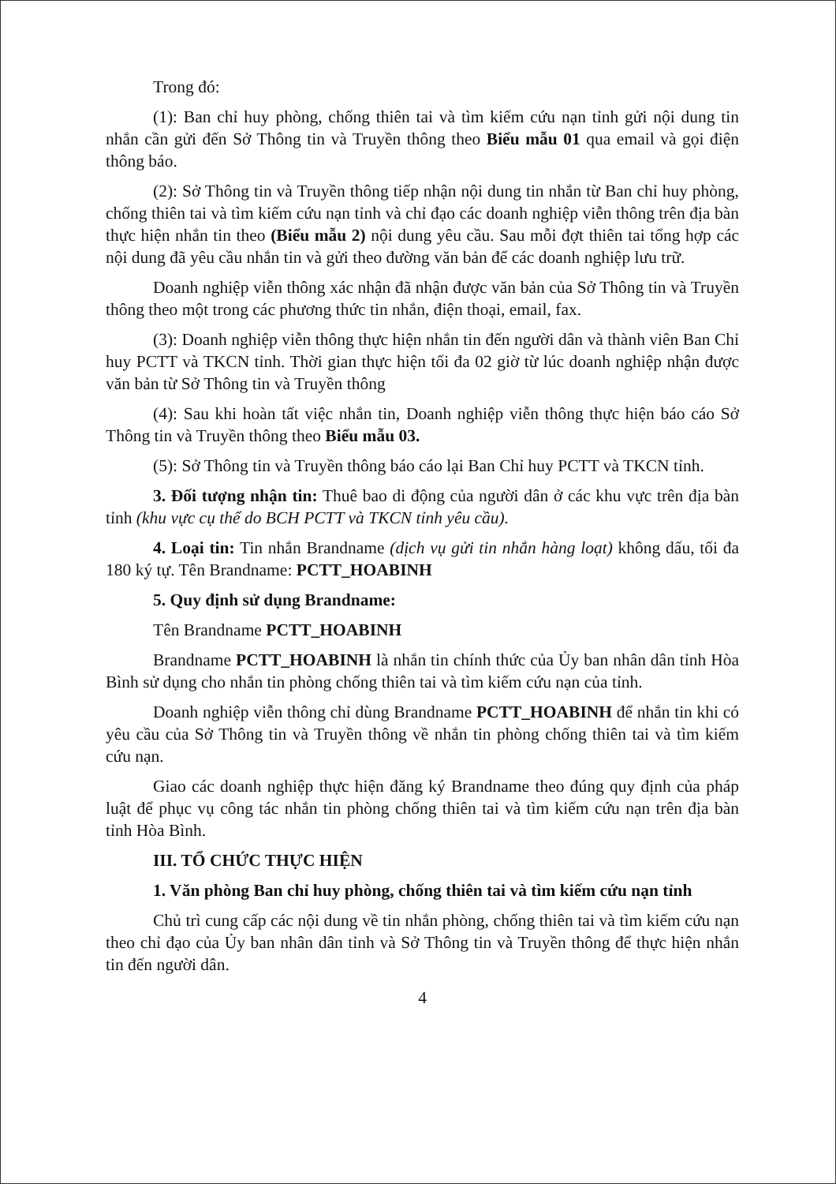Trong đó:
(1): Ban chỉ huy phòng, chống thiên tai và tìm kiếm cứu nạn tỉnh gửi nội dung tin nhắn cần gửi đến Sở Thông tin và Truyền thông theo Biểu mẫu 01 qua email và gọi điện thông báo.
(2): Sở Thông tin và Truyền thông tiếp nhận nội dung tin nhắn từ Ban chỉ huy phòng, chống thiên tai và tìm kiếm cứu nạn tỉnh và chỉ đạo các doanh nghiệp viễn thông trên địa bàn thực hiện nhắn tin theo (Biểu mẫu 2) nội dung yêu cầu. Sau mỗi đợt thiên tai tổng hợp các nội dung đã yêu cầu nhắn tin và gửi theo đường văn bản để các doanh nghiệp lưu trữ.
Doanh nghiệp viễn thông xác nhận đã nhận được văn bản của Sở Thông tin và Truyền thông theo một trong các phương thức tin nhắn, điện thoại, email, fax.
(3): Doanh nghiệp viễn thông thực hiện nhắn tin đến người dân và thành viên Ban Chỉ huy PCTT và TKCN tỉnh. Thời gian thực hiện tối đa 02 giờ từ lúc doanh nghiệp nhận được văn bản từ Sở Thông tin và Truyền thông
(4): Sau khi hoàn tất việc nhắn tin, Doanh nghiệp viễn thông thực hiện báo cáo Sở Thông tin và Truyền thông theo Biểu mẫu 03.
(5): Sở Thông tin và Truyền thông báo cáo lại Ban Chỉ huy PCTT và TKCN tỉnh.
3. Đối tượng nhận tin: Thuê bao di động của người dân ở các khu vực trên địa bàn tỉnh (khu vực cụ thể do BCH PCTT và TKCN tỉnh yêu cầu).
4. Loại tin: Tin nhắn Brandname (dịch vụ gửi tin nhắn hàng loạt) không dấu, tối đa 180 ký tự. Tên Brandname: PCTT_HOABINH
5. Quy định sử dụng Brandname:
Tên Brandname PCTT_HOABINH
Brandname PCTT_HOABINH là nhắn tin chính thức của Ủy ban nhân dân tỉnh Hòa Bình sử dụng cho nhắn tin phòng chống thiên tai và tìm kiếm cứu nạn của tỉnh.
Doanh nghiệp viễn thông chỉ dùng Brandname PCTT_HOABINH để nhắn tin khi có yêu cầu của Sở Thông tin và Truyền thông về nhắn tin phòng chống thiên tai và tìm kiếm cứu nạn.
Giao các doanh nghiệp thực hiện đăng ký Brandname theo đúng quy định của pháp luật để phục vụ công tác nhắn tin phòng chống thiên tai và tìm kiếm cứu nạn trên địa bàn tỉnh Hòa Bình.
III. TỔ CHỨC THỰC HIỆN
1. Văn phòng Ban chỉ huy phòng, chống thiên tai và tìm kiếm cứu nạn tỉnh
Chủ trì cung cấp các nội dung về tin nhắn phòng, chống thiên tai và tìm kiếm cứu nạn theo chỉ đạo của Ủy ban nhân dân tỉnh và Sở Thông tin và Truyền thông để thực hiện nhắn tin đến người dân.
4